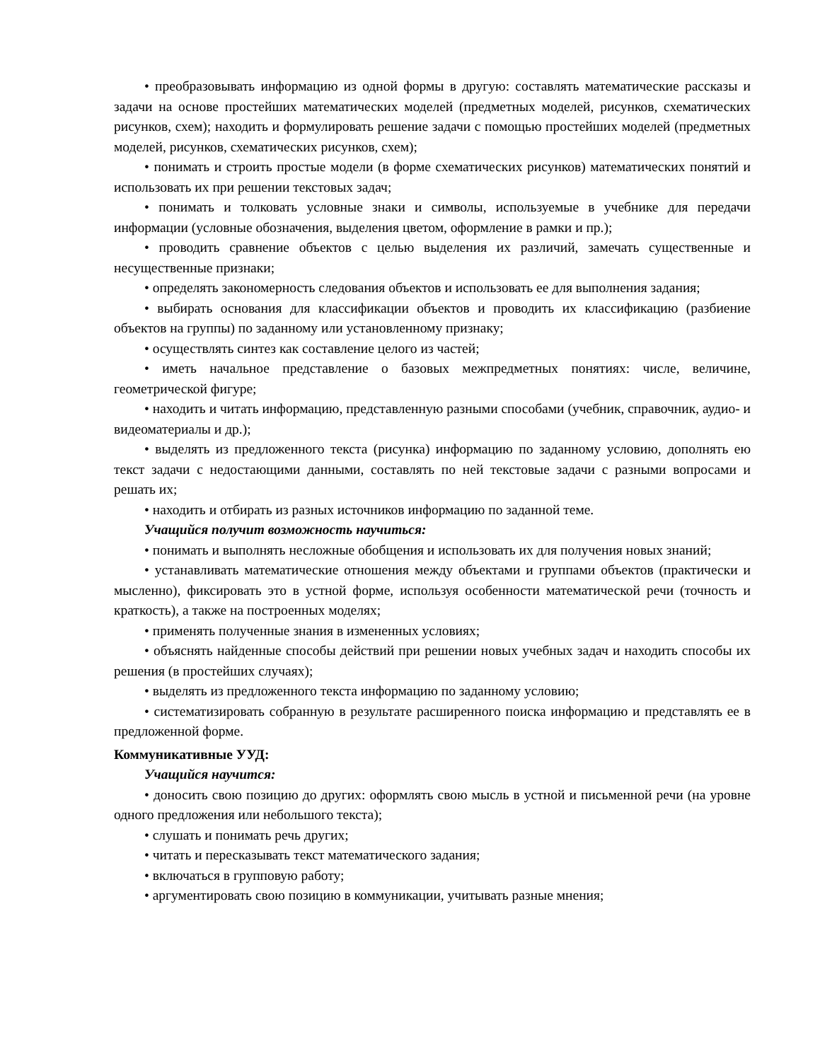• преобразовывать информацию из одной формы в другую: составлять математические рассказы и задачи на основе простейших математических моделей (предметных моделей, рисунков, схематических рисунков, схем); находить и формулировать решение задачи с помощью простейших моделей (предметных моделей, рисунков, схематических рисунков, схем);
• понимать и строить простые модели (в форме схематических рисунков) математических понятий и использовать их при решении текстовых задач;
• понимать и толковать условные знаки и символы, используемые в учебнике для передачи информации (условные обозначения, выделения цветом, оформление в рамки и пр.);
• проводить сравнение объектов с целью выделения их различий, замечать существенные и несущественные признаки;
• определять закономерность следования объектов и использовать ее для выполнения задания;
• выбирать основания для классификации объектов и проводить их классификацию (разбиение объектов на группы) по заданному или установленному признаку;
• осуществлять синтез как составление целого из частей;
• иметь начальное представление о базовых межпредметных понятиях: числе, величине, геометрической фигуре;
• находить и читать информацию, представленную разными способами (учебник, справочник, аудио- и видеоматериалы и др.);
• выделять из предложенного текста (рисунка) информацию по заданному условию, дополнять ею текст задачи с недостающими данными, составлять по ней текстовые задачи с разными вопросами и решать их;
• находить и отбирать из разных источников информацию по заданной теме.
Учащийся получит возможность научиться:
• понимать и выполнять несложные обобщения и использовать их для получения новых знаний;
• устанавливать математические отношения между объектами и группами объектов (практически и мысленно), фиксировать это в устной форме, используя особенности математической речи (точность и краткость), а также на построенных моделях;
• применять полученные знания в измененных условиях;
• объяснять найденные способы действий при решении новых учебных задач и находить способы их решения (в простейших случаях);
• выделять из предложенного текста информацию по заданному условию;
• систематизировать собранную в результате расширенного поиска информацию и представлять ее в предложенной форме.
Коммуникативные УУД:
Учащийся научится:
• доносить свою позицию до других: оформлять свою мысль в устной и письменной речи (на уровне одного предложения или небольшого текста);
• слушать и понимать речь других;
• читать и пересказывать текст математического задания;
• включаться в групповую работу;
• аргументировать свою позицию в коммуникации, учитывать разные мнения;